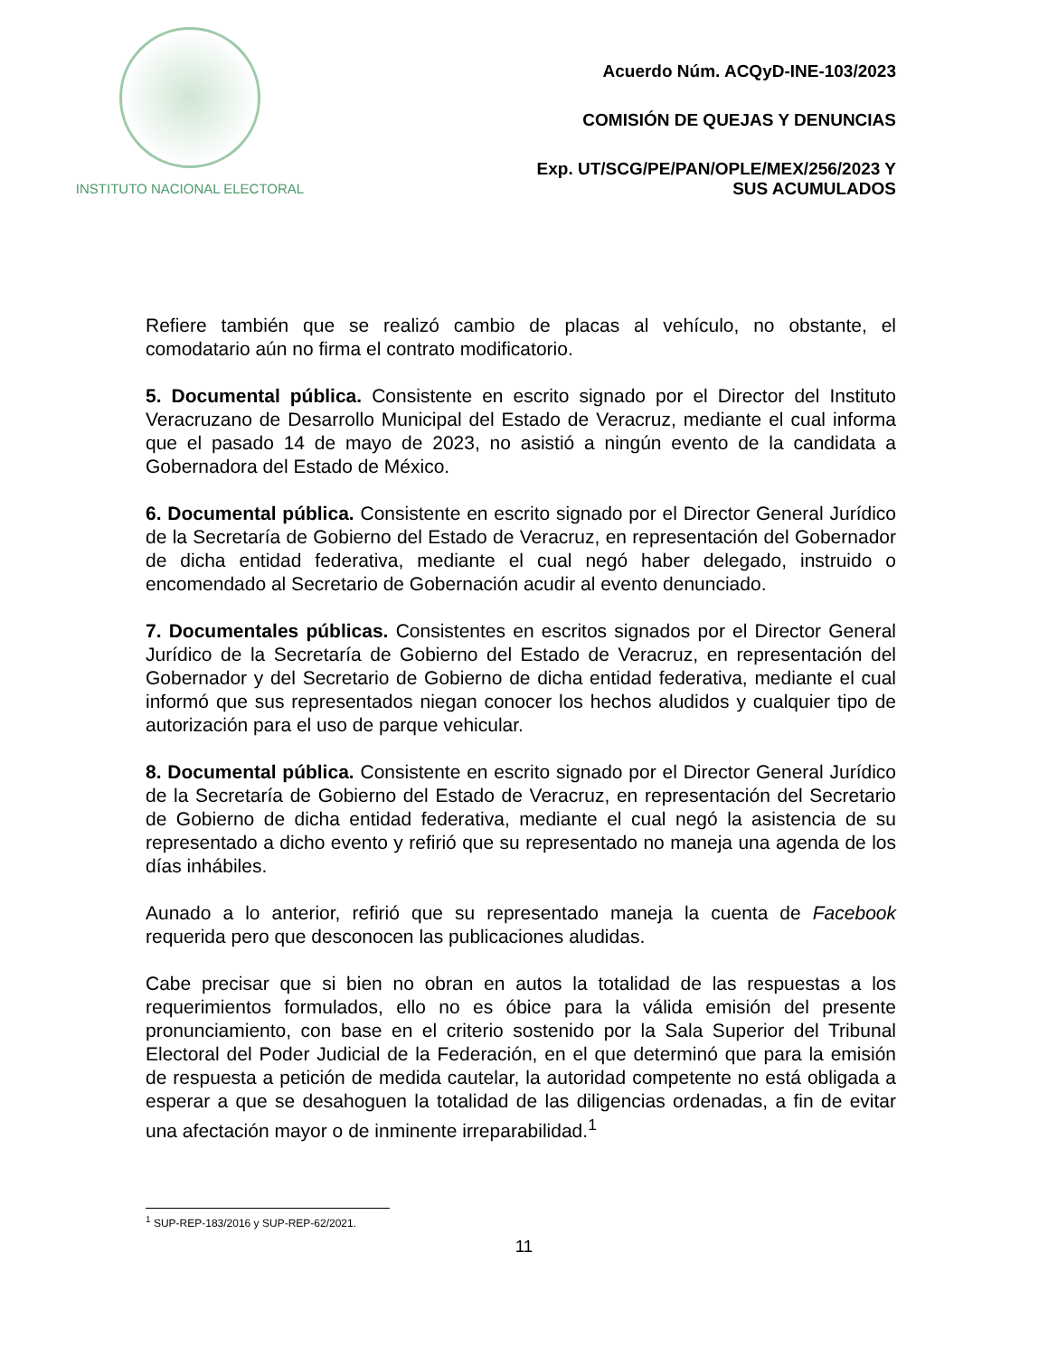INSTITUTO NACIONAL ELECTORAL
Acuerdo Núm. ACQyD-INE-103/2023
COMISIÓN DE QUEJAS Y DENUNCIAS
Exp. UT/SCG/PE/PAN/OPLE/MEX/256/2023 Y
SUS ACUMULADOS
Refiere también que se realizó cambio de placas al vehículo, no obstante, el comodatario aún no firma el contrato modificatorio.
5. Documental pública. Consistente en escrito signado por el Director del Instituto Veracruzano de Desarrollo Municipal del Estado de Veracruz, mediante el cual informa que el pasado 14 de mayo de 2023, no asistió a ningún evento de la candidata a Gobernadora del Estado de México.
6. Documental pública. Consistente en escrito signado por el Director General Jurídico de la Secretaría de Gobierno del Estado de Veracruz, en representación del Gobernador de dicha entidad federativa, mediante el cual negó haber delegado, instruido o encomendado al Secretario de Gobernación acudir al evento denunciado.
7. Documentales públicas. Consistentes en escritos signados por el Director General Jurídico de la Secretaría de Gobierno del Estado de Veracruz, en representación del Gobernador y del Secretario de Gobierno de dicha entidad federativa, mediante el cual informó que sus representados niegan conocer los hechos aludidos y cualquier tipo de autorización para el uso de parque vehicular.
8. Documental pública. Consistente en escrito signado por el Director General Jurídico de la Secretaría de Gobierno del Estado de Veracruz, en representación del Secretario de Gobierno de dicha entidad federativa, mediante el cual negó la asistencia de su representado a dicho evento y refirió que su representado no maneja una agenda de los días inhábiles.
Aunado a lo anterior, refirió que su representado maneja la cuenta de Facebook requerida pero que desconocen las publicaciones aludidas.
Cabe precisar que si bien no obran en autos la totalidad de las respuestas a los requerimientos formulados, ello no es óbice para la válida emisión del presente pronunciamiento, con base en el criterio sostenido por la Sala Superior del Tribunal Electoral del Poder Judicial de la Federación, en el que determinó que para la emisión de respuesta a petición de medida cautelar, la autoridad competente no está obligada a esperar a que se desahoguen la totalidad de las diligencias ordenadas, a fin de evitar una afectación mayor o de inminente irreparabilidad.<sup>1</sup>
<sup>1</sup> SUP-REP-183/2016 y SUP-REP-62/2021.
11